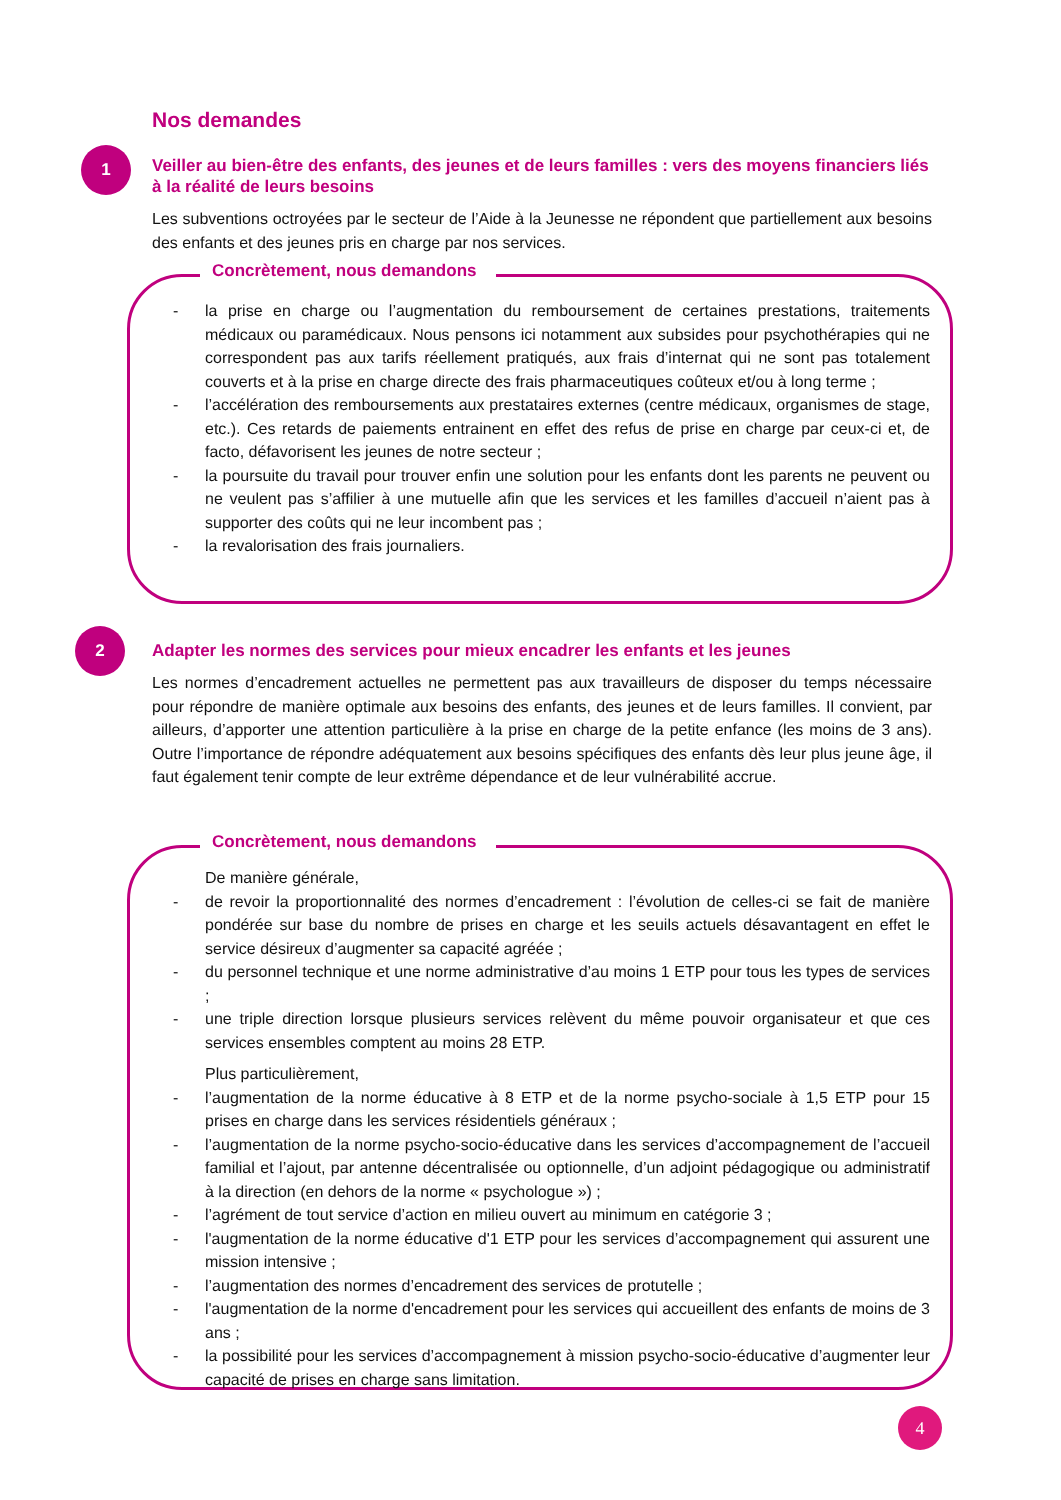Nos demandes
1
Veiller au bien-être des enfants, des jeunes et de leurs familles : vers des moyens financiers liés à la réalité de leurs besoins
Les subventions octroyées par le secteur de l’Aide à la Jeunesse ne répondent que partiellement aux besoins des enfants et des jeunes pris en charge par nos services.
Concrètement, nous demandons
- la prise en charge ou l’augmentation du remboursement de certaines prestations, traitements médicaux ou paramédicaux. Nous pensons ici notamment aux subsides pour psychothérapies qui ne correspondent pas aux tarifs réellement pratiqués, aux frais d’internat qui ne sont pas totalement couverts et à la prise en charge directe des frais pharmaceutiques coûteux et/ou à long terme ;
- l’accélération des remboursements aux prestataires externes (centre médicaux, organismes de stage, etc.). Ces retards de paiements entrainent en effet des refus de prise en charge par ceux-ci et, de facto, défavorisent les jeunes de notre secteur ;
- la poursuite du travail pour trouver enfin une solution pour les enfants dont les parents ne peuvent ou ne veulent pas s’affilier à une mutuelle afin que les services et les familles d’accueil n’aient pas à supporter des coûts qui ne leur incombent pas ;
- la revalorisation des frais journaliers.
2
Adapter les normes des services pour mieux encadrer les enfants et les jeunes
Les normes d’encadrement actuelles ne permettent pas aux travailleurs de disposer du temps nécessaire pour répondre de manière optimale aux besoins des enfants, des jeunes et de leurs familles. Il convient, par ailleurs, d’apporter une attention particulière à la prise en charge de la petite enfance (les moins de 3 ans). Outre l’importance de répondre adéquatement aux besoins spécifiques des enfants dès leur plus jeune âge, il faut également tenir compte de leur extrême dépendance et de leur vulnérabilité accrue.
Concrètement, nous demandons
De manière générale,
- de revoir la proportionnalité des normes d’encadrement : l’évolution de celles-ci se fait de manière pondérée sur base du nombre de prises en charge et les seuils actuels désavantagent en effet le service désireux d’augmenter sa capacité agréée ;
- du personnel technique et une norme administrative d’au moins 1 ETP pour tous les types de services ;
- une triple direction lorsque plusieurs services relèvent du même pouvoir organisateur et que ces services ensembles comptent au moins 28 ETP.
Plus particulièrement,
- l’augmentation de la norme éducative à 8 ETP et de la norme psycho-sociale à 1,5 ETP pour 15 prises en charge dans les services résidentiels généraux ;
- l’augmentation de la norme psycho-socio-éducative dans les services d’accompagnement de l’accueil familial et l’ajout, par antenne décentralisée ou optionnelle, d’un adjoint pédagogique ou administratif à la direction (en dehors de la norme « psychologue ») ;
- l’agrément de tout service d’action en milieu ouvert au minimum en catégorie 3 ;
- l'augmentation de la norme éducative d'1 ETP pour les services d’accompagnement qui assurent une mission intensive ;
- l’augmentation des normes d’encadrement des services de protutelle ;
- l'augmentation de la norme d'encadrement pour les services qui accueillent des enfants de moins de 3 ans ;
- la possibilité pour les services d’accompagnement à mission psycho-socio-éducative d’augmenter leur capacité de prises en charge sans limitation.
4